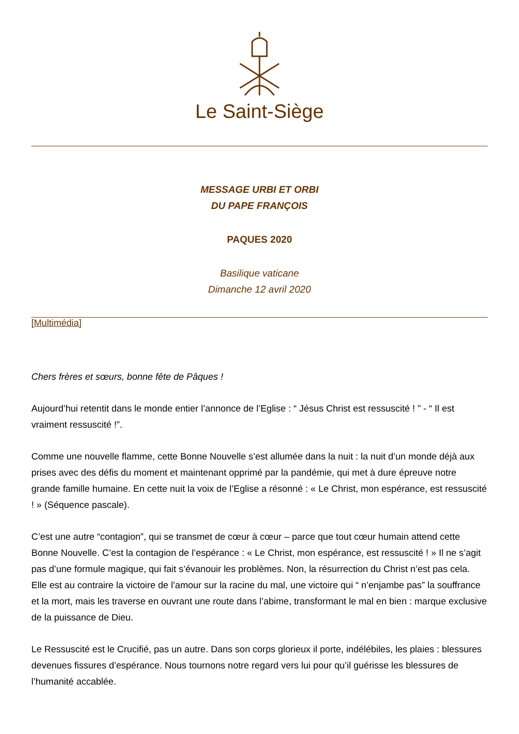Le Saint-Siège
MESSAGE URBI ET ORBI
DU PAPE FRANÇOIS
PAQUES 2020
Basilique vaticane
Dimanche 12 avril 2020
[Multimédia]
Chers frères et sœurs, bonne fête de Pâques !
Aujourd’hui retentit dans le monde entier l’annonce de l’Eglise : “ Jésus Christ est ressuscité ! ” - “ Il est vraiment ressuscité !”.
Comme une nouvelle flamme, cette Bonne Nouvelle s’est allumée dans la nuit : la nuit d’un monde déjà aux prises avec des défis du moment et maintenant opprimé par la pandémie, qui met à dure épreuve notre grande famille humaine. En cette nuit la voix de l’Eglise a résonné : « Le Christ, mon espérance, est ressuscité ! » (Séquence pascale).
C’est une autre “contagion”, qui se transmet de cœur à cœur – parce que tout cœur humain attend cette Bonne Nouvelle. C’est la contagion de l’espérance : « Le Christ, mon espérance, est ressuscité ! » Il ne s’agit pas d’une formule magique, qui fait s’évanouir les problèmes. Non, la résurrection du Christ n’est pas cela. Elle est au contraire la victoire de l’amour sur la racine du mal, une victoire qui “ n’enjambe pas” la souffrance et la mort, mais les traverse en ouvrant une route dans l’abime, transformant le mal en bien : marque exclusive de la puissance de Dieu.
Le Ressuscité est le Crucifié, pas un autre. Dans son corps glorieux il porte, indélébiles, les plaies : blessures devenues fissures d’espérance. Nous tournons notre regard vers lui pour qu’il guérisse les blessures de l’humanité accablée.